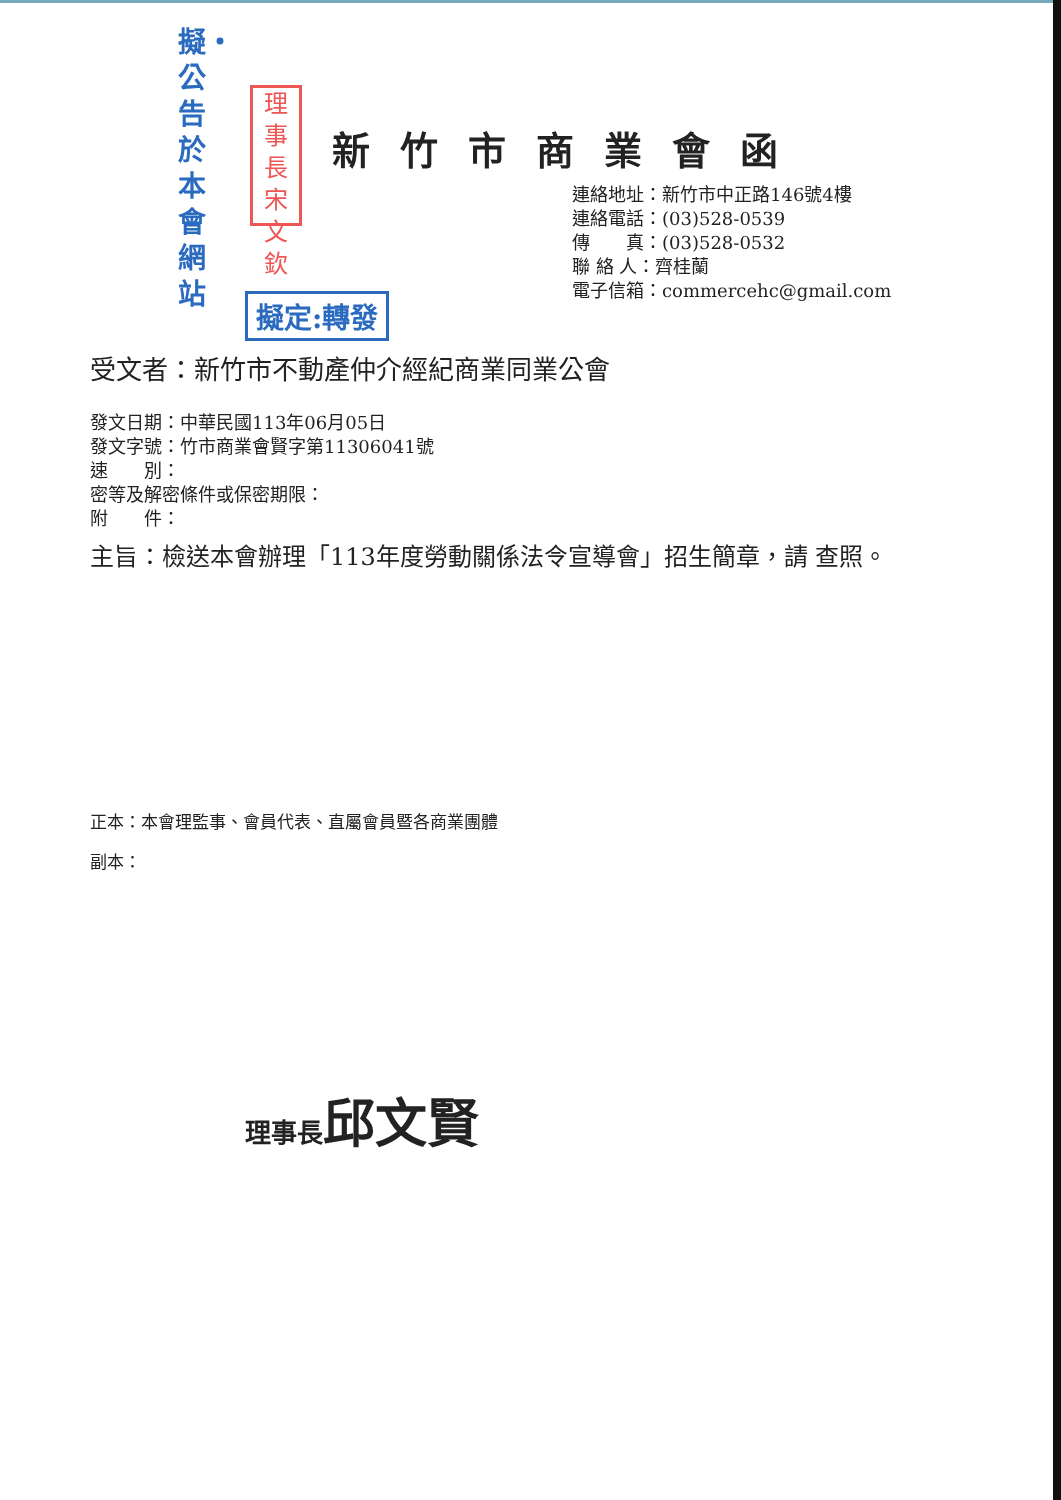擬・公告於本會網站
理事長宋文欽
新竹市商業會函
連絡地址：新竹市中正路146號4樓
連絡電話：(03)528-0539
傳　　真：(03)528-0532
聯 絡 人：齊桂蘭
電子信箱：commercehc@gmail.com
擬定:轉發
受文者：新竹市不動產仲介經紀商業同業公會
發文日期：中華民國113年06月05日
發文字號：竹市商業會賢字第11306041號
速　　別：
密等及解密條件或保密期限：
附　　件：
主旨：檢送本會辦理「113年度勞動關係法令宣導會」招生簡章，請 查照。
正本：本會理監事、會員代表、直屬會員暨各商業團體
副本：
理事長邱文賢